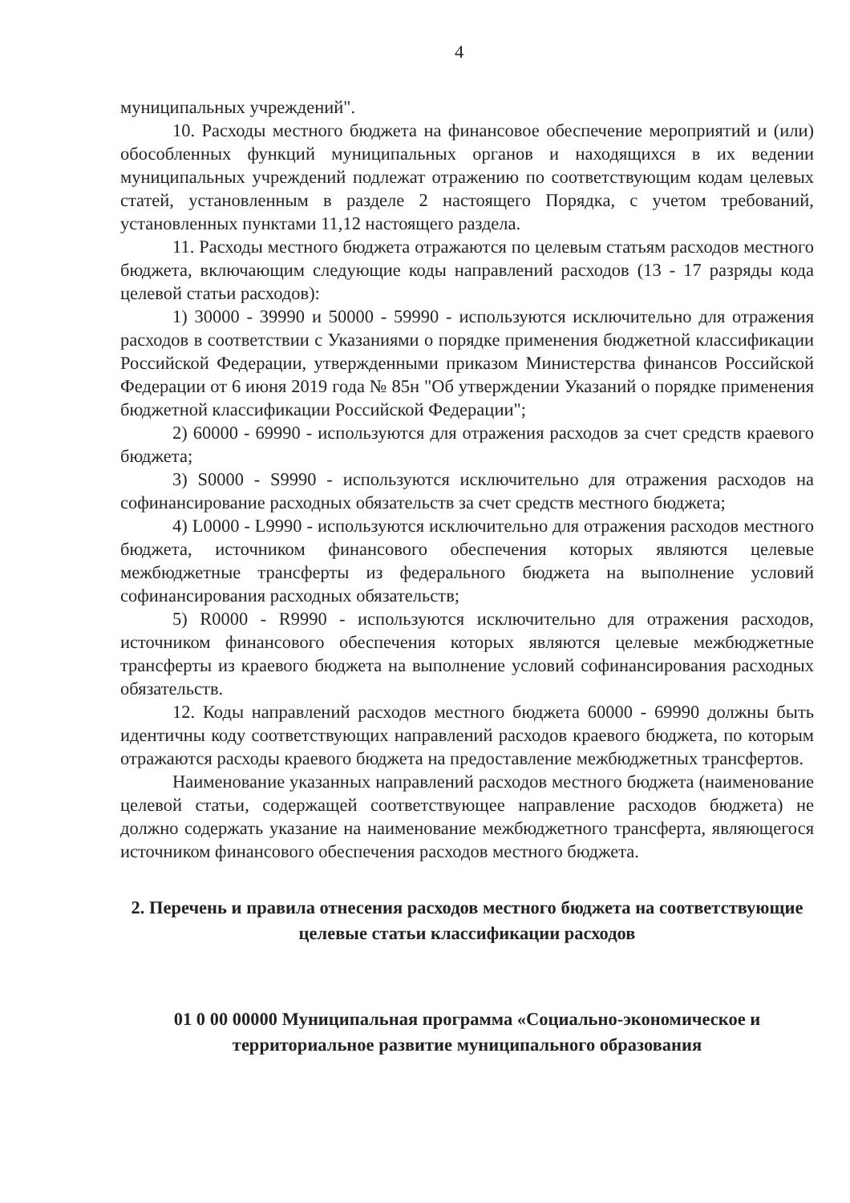4
муниципальных учреждений".
10. Расходы местного бюджета на финансовое обеспечение мероприятий и (или) обособленных функций муниципальных органов и находящихся в их ведении муниципальных учреждений подлежат отражению по соответствующим кодам целевых статей, установленным в разделе 2 настоящего Порядка, с учетом требований, установленных пунктами 11,12 настоящего раздела.
11. Расходы местного бюджета отражаются по целевым статьям расходов местного бюджета, включающим следующие коды направлений расходов (13 - 17 разряды кода целевой статьи расходов):
1) 30000 - 39990 и 50000 - 59990 - используются исключительно для отражения расходов в соответствии с Указаниями о порядке применения бюджетной классификации Российской Федерации, утвержденными приказом Министерства финансов Российской Федерации от 6 июня 2019 года № 85н "Об утверждении Указаний о порядке применения бюджетной классификации Российской Федерации";
2) 60000 - 69990 - используются для отражения расходов за счет средств краевого бюджета;
3) S0000 - S9990 - используются исключительно для отражения расходов на софинансирование расходных обязательств за счет средств местного бюджета;
4) L0000 - L9990 - используются исключительно для отражения расходов местного бюджета, источником финансового обеспечения которых являются целевые межбюджетные трансферты из федерального бюджета на выполнение условий софинансирования расходных обязательств;
5) R0000 - R9990 - используются исключительно для отражения расходов, источником финансового обеспечения которых являются целевые межбюджетные трансферты из краевого бюджета на выполнение условий софинансирования расходных обязательств.
12. Коды направлений расходов местного бюджета 60000 - 69990 должны быть идентичны коду соответствующих направлений расходов краевого бюджета, по которым отражаются расходы краевого бюджета на предоставление межбюджетных трансфертов.
Наименование указанных направлений расходов местного бюджета (наименование целевой статьи, содержащей соответствующее направление расходов бюджета) не должно содержать указание на наименование межбюджетного трансферта, являющегося источником финансового обеспечения расходов местного бюджета.
2. Перечень и правила отнесения расходов местного бюджета на соответствующие целевые статьи классификации расходов
01 0 00 00000 Муниципальная программа «Социально-экономическое и территориальное развитие муниципального образования